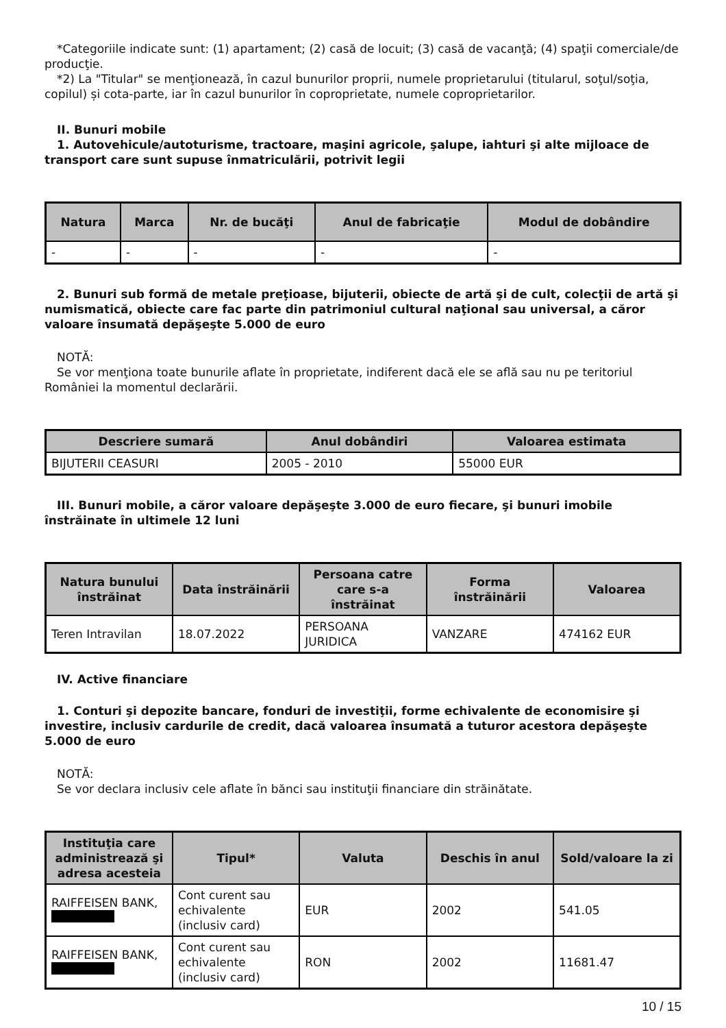*Categoriile indicate sunt: (1) apartament; (2) casă de locuit; (3) casă de vacanţă; (4) spaţii comerciale/de producţie.
*2) La "Titular" se menţionează, în cazul bunurilor proprii, numele proprietarului (titularul, soţul/soţia, copilul) și cota-parte, iar în cazul bunurilor în coproprietate, numele coproprietarilor.
II. Bunuri mobile
1. Autovehicule/autoturisme, tractoare, maşini agricole, şalupe, iahturi şi alte mijloace de transport care sunt supuse înmatriculării, potrivit legii
| Natura | Marca | Nr. de bucăţi | Anul de fabricaţie | Modul de dobândire |
| --- | --- | --- | --- | --- |
| - | - | - | - | - |
2. Bunuri sub formă de metale preţioase, bijuterii, obiecte de artă şi de cult, colecţii de artă şi numismatică, obiecte care fac parte din patrimoniul cultural naţional sau universal, a căror valoare însumată depăşeşte 5.000 de euro
NOTĂ:
Se vor menţiona toate bunurile aflate în proprietate, indiferent dacă ele se află sau nu pe teritoriul României la momentul declarării.
| Descriere sumară | Anul dobândiri | Valoarea estimata |
| --- | --- | --- |
| BIJUTERII CEASURI | 2005 - 2010 | 55000 EUR |
III. Bunuri mobile, a căror valoare depăşeşte 3.000 de euro fiecare, şi bunuri imobile înstrăinate în ultimele 12 luni
| Natura bunului înstrăinat | Data înstrăinării | Persoana catre care s-a înstrăinat | Forma înstrăinării | Valoarea |
| --- | --- | --- | --- | --- |
| Teren Intravilan | 18.07.2022 | PERSOANA JURIDICA | VANZARE | 474162 EUR |
IV. Active financiare
1. Conturi şi depozite bancare, fonduri de investiţii, forme echivalente de economisire şi investire, inclusiv cardurile de credit, dacă valoarea însumată a tuturor acestora depăşeşte 5.000 de euro
NOTĂ:
Se vor declara inclusiv cele aflate în bănci sau instituţii financiare din străinătate.
| Instituţia care administrează şi adresa acesteia | Tipul* | Valuta | Deschis în anul | Sold/valoare la zi |
| --- | --- | --- | --- | --- |
| RAIFFEISEN BANK, | Cont curent sau echivalente (inclusiv card) | EUR | 2002 | 541.05 |
| RAIFFEISEN BANK, | Cont curent sau echivalente (inclusiv card) | RON | 2002 | 11681.47 |
10 / 15